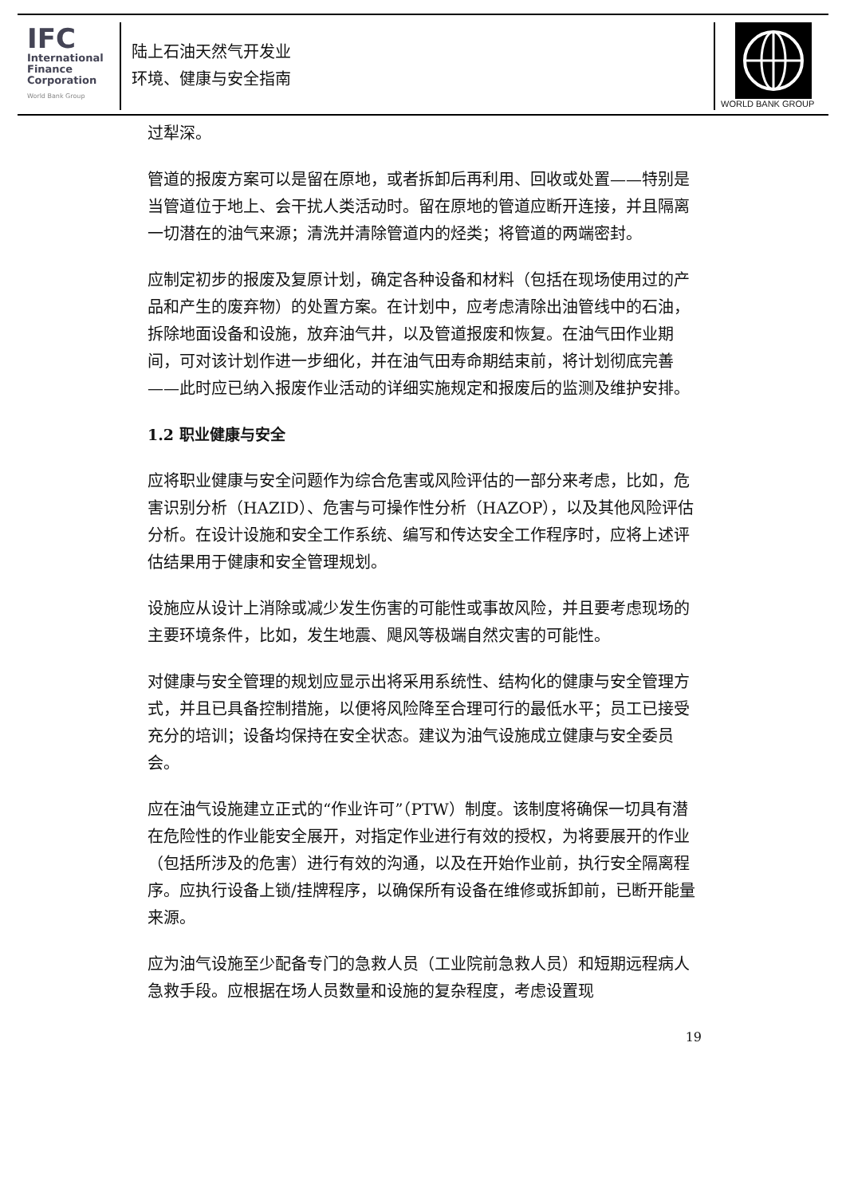IFC
International
Finance
Corporation
World Bank Group
陆上石油天然气开发业
环境、健康与安全指南
WORLD BANK GROUP
过犁深。
管道的报废方案可以是留在原地，或者拆卸后再利用、回收或处置——特别是当管道位于地上、会干扰人类活动时。留在原地的管道应断开连接，并且隔离一切潜在的油气来源；清洗并清除管道内的烃类；将管道的两端密封。
应制定初步的报废及复原计划，确定各种设备和材料（包括在现场使用过的产品和产生的废弃物）的处置方案。在计划中，应考虑清除出油管线中的石油，拆除地面设备和设施，放弃油气井，以及管道报废和恢复。在油气田作业期间，可对该计划作进一步细化，并在油气田寿命期结束前，将计划彻底完善——此时应已纳入报废作业活动的详细实施规定和报废后的监测及维护安排。
1.2 职业健康与安全
应将职业健康与安全问题作为综合危害或风险评估的一部分来考虑，比如，危害识别分析（HAZID）、危害与可操作性分析（HAZOP），以及其他风险评估分析。在设计设施和安全工作系统、编写和传达安全工作程序时，应将上述评估结果用于健康和安全管理规划。
设施应从设计上消除或减少发生伤害的可能性或事故风险，并且要考虑现场的主要环境条件，比如，发生地震、飓风等极端自然灾害的可能性。
对健康与安全管理的规划应显示出将采用系统性、结构化的健康与安全管理方式，并且已具备控制措施，以便将风险降至合理可行的最低水平；员工已接受充分的培训；设备均保持在安全状态。建议为油气设施成立健康与安全委员会。
应在油气设施建立正式的“作业许可”（PTW）制度。该制度将确保一切具有潜在危险性的作业能安全展开，对指定作业进行有效的授权，为将要展开的作业（包括所涉及的危害）进行有效的沟通，以及在开始作业前，执行安全隔离程序。应执行设备上锁/挂牌程序，以确保所有设备在维修或拆卸前，已断开能量来源。
应为油气设施至少配备专门的急救人员（工业院前急救人员）和短期远程病人急救手段。应根据在场人员数量和设施的复杂程度，考虑设置现
19